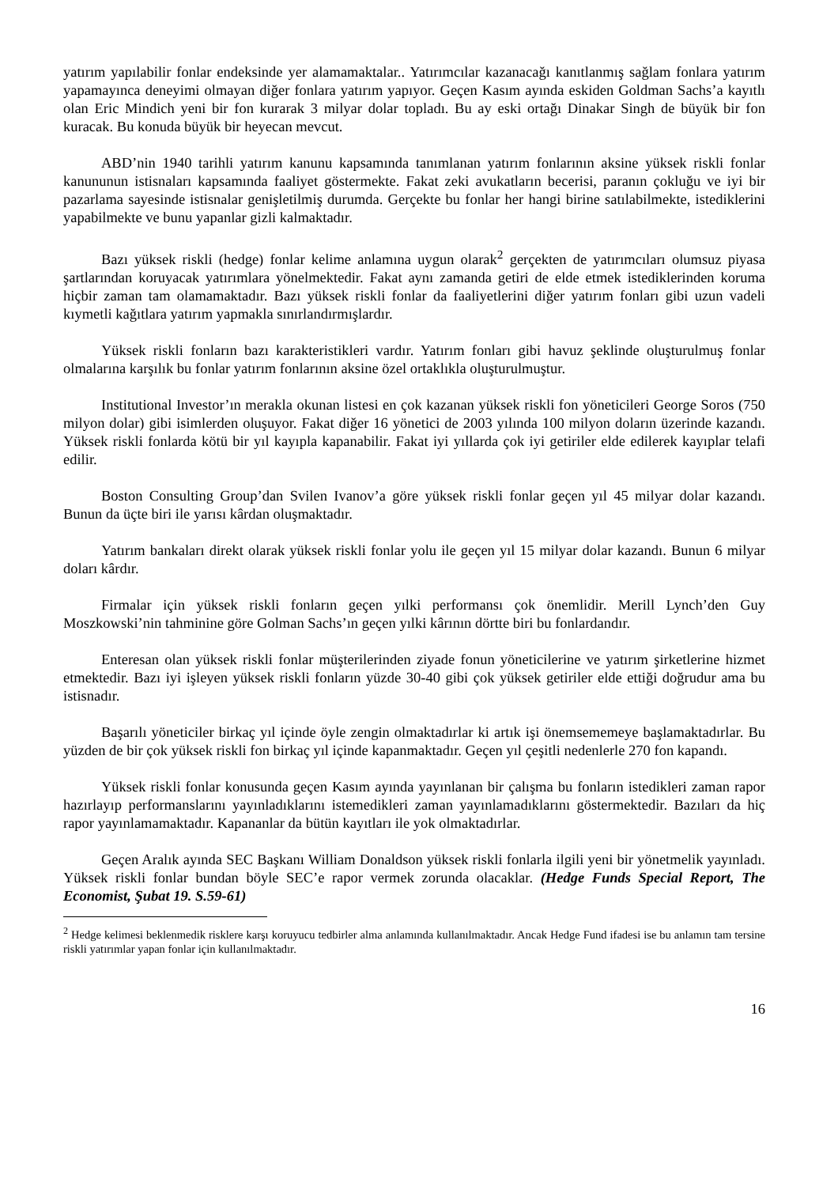yatırım yapılabilir fonlar endeksinde yer alamamaktalar.. Yatırımcılar kazanacağı kanıtlanmış sağlam fonlara yatırım yapamayınca deneyimi olmayan diğer fonlara yatırım yapıyor. Geçen Kasım ayında eskiden Goldman Sachs’a kayıtlı olan Eric Mindich yeni bir fon kurarak 3 milyar dolar topladı. Bu ay eski ortağı Dinakar Singh de büyük bir fon kuracak. Bu konuda büyük bir heyecan mevcut.
ABD’nin 1940 tarihli yatırım kanunu kapsamında tanımlanan yatırım fonlarının aksine yüksek riskli fonlar kanununun istisnaları kapsamında faaliyet göstermekte. Fakat zeki avukatların becerisi, paranın çokluğu ve iyi bir pazarlama sayesinde istisnalar genişletilmiş durumda. Gerçekte bu fonlar her hangi birine satılabilmekte, istediklerini yapabilmekte ve bunu yapanlar gizli kalmaktadır.
Bazı yüksek riskli (hedge) fonlar kelime anlamına uygun olarak<sup>2</sup> gerçekten de yatırımcıları olumsuz piyasa şartlarından koruyacak yatırımlara yönelmektedir. Fakat aynı zamanda getiri de elde etmek istediklerinden koruma hiçbir zaman tam olamamaktadır. Bazı yüksek riskli fonlar da faaliyetlerini diğer yatırım fonları gibi uzun vadeli kıymetli kağıtlara yatırım yapmakla sınırlandırmışlardır.
Yüksek riskli fonların bazı karakteristikleri vardır. Yatırım fonları gibi havuz şeklinde oluşturulmuş fonlar olmalarına karşılık bu fonlar yatırım fonlarının aksine özel ortaklıkla oluşturulmuştur.
Institutional Investor’ın merakla okunan listesi en çok kazanan yüksek riskli fon yöneticileri George Soros (750 milyon dolar) gibi isimlerden oluşuyor. Fakat diğer 16 yönetici de 2003 yılında 100 milyon doların üzerinde kazandı. Yüksek riskli fonlarda kötü bir yıl kayıpla kapanabilir. Fakat iyi yıllarda çok iyi getiriler elde edilerek kayıplar telafi edilir.
Boston Consulting Group’dan Svilen Ivanov’a göre yüksek riskli fonlar geçen yıl 45 milyar dolar kazandı. Bunun da üçte biri ile yarısı kârdan oluşmaktadır.
Yatırım bankaları direkt olarak yüksek riskli fonlar yolu ile geçen yıl 15 milyar dolar kazandı. Bunun 6 milyar doları kârdır.
Firmalar için yüksek riskli fonların geçen yılki performansı çok önemlidir. Merill Lynch’den Guy Moszkowski’nin tahminine göre Golman Sachs’ın geçen yılki kârının dörtte biri bu fonlardandır.
Enteresan olan yüksek riskli fonlar müşterilerinden ziyade fonun yöneticilerine ve yatırım şirketlerine hizmet etmektedir. Bazı iyi işleyen yüksek riskli fonların yüzde 30-40 gibi çok yüksek getiriler elde ettiği doğrudur ama bu istisnadır.
Başarılı yöneticiler birkaç yıl içinde öyle zengin olmaktadırlar ki artık işi önemsememeye başlamaktadırlar. Bu yüzden de bir çok yüksek riskli fon birkaç yıl içinde kapanmaktadır. Geçen yıl çeşitli nedenlerle 270 fon kapandı.
Yüksek riskli fonlar konusunda geçen Kasım ayında yayınlanan bir çalışma bu fonların istedikleri zaman rapor hazırlayıp performanslarını yayınladıklarını istemedikleri zaman yayınlamadıklarını göstermektedir. Bazıları da hiç rapor yayınlamamaktadır. Kapananlar da bütün kayıtları ile yok olmaktadırlar.
Geçen Aralık ayında SEC Başkanı William Donaldson yüksek riskli fonlarla ilgili yeni bir yönetmelik yayınladı. Yüksek riskli fonlar bundan böyle SEC’e rapor vermek zorunda olacaklar. (Hedge Funds Special Report, The Economist, Şubat 19. S.59-61)
<sup>2</sup> Hedge kelimesi beklenmedik risklere karşı koruyucu tedbirler alma anlamında kullanılmaktadır. Ancak Hedge Fund ifadesi ise bu anlamın tam tersine riskli yatırımlar yapan fonlar için kullanılmaktadır.
16